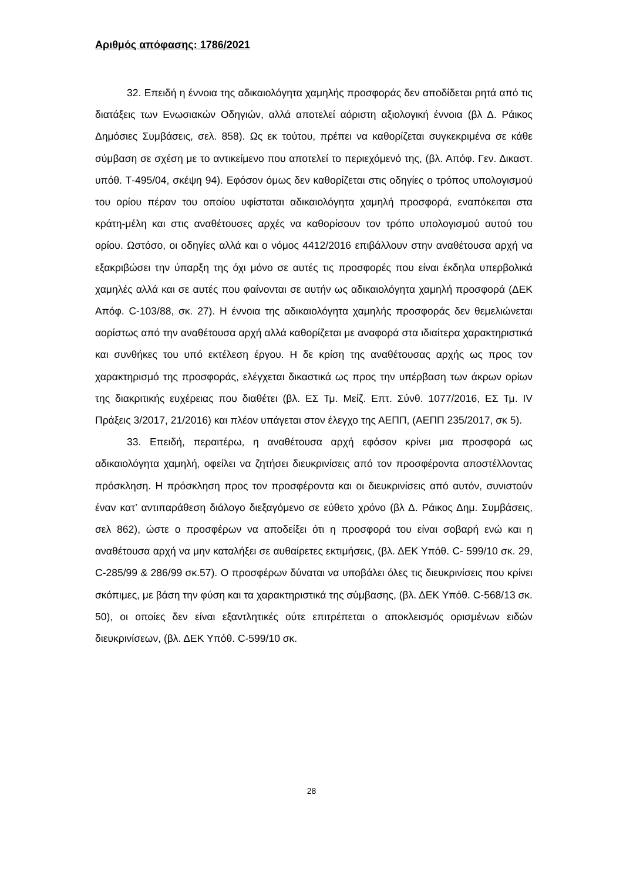Αριθμός απόφασης: 1786/2021
32. Επειδή η έννοια της αδικαιολόγητα χαμηλής προσφοράς δεν αποδίδεται ρητά από τις διατάξεις των Ενωσιακών Οδηγιών, αλλά αποτελεί αόριστη αξιολογική έννοια (βλ Δ. Ράικος Δημόσιες Συμβάσεις, σελ. 858). Ως εκ τούτου, πρέπει να καθορίζεται συγκεκριμένα σε κάθε σύμβαση σε σχέση με το αντικείμενο που αποτελεί το περιεχόμενό της, (βλ. Απόφ. Γεν. Δικαστ. υπόθ. Τ-495/04, σκέψη 94). Εφόσον όμως δεν καθορίζεται στις οδηγίες ο τρόπος υπολογισμού του ορίου πέραν του οποίου υφίσταται αδικαιολόγητα χαμηλή προσφορά, εναπόκειται στα κράτη-μέλη και στις αναθέτουσες αρχές να καθορίσουν τον τρόπο υπολογισμού αυτού του ορίου. Ωστόσο, οι οδηγίες αλλά και ο νόμος 4412/2016 επιβάλλουν στην αναθέτουσα αρχή να εξακριβώσει την ύπαρξη της όχι μόνο σε αυτές τις προσφορές που είναι έκδηλα υπερβολικά χαμηλές αλλά και σε αυτές που φαίνονται σε αυτήν ως αδικαιολόγητα χαμηλή προσφορά (ΔΕΚ Απόφ. C-103/88, σκ. 27). Η έννοια της αδικαιολόγητα χαμηλής προσφοράς δεν θεμελιώνεται αορίστως από την αναθέτουσα αρχή αλλά καθορίζεται με αναφορά στα ιδιαίτερα χαρακτηριστικά και συνθήκες του υπό εκτέλεση έργου. Η δε κρίση της αναθέτουσας αρχής ως προς τον χαρακτηρισμό της προσφοράς, ελέγχεται δικαστικά ως προς την υπέρβαση των άκρων ορίων της διακριτικής ευχέρειας που διαθέτει (βλ. ΕΣ Τμ. Μείζ. Επτ. Σύνθ. 1077/2016, ΕΣ Τμ. IV Πράξεις 3/2017, 21/2016) και πλέον υπάγεται στον έλεγχο της ΑΕΠΠ, (ΑΕΠΠ 235/2017, σκ 5).
33. Επειδή, περαιτέρω, η αναθέτουσα αρχή εφόσον κρίνει μια προσφορά ως αδικαιολόγητα χαμηλή, οφείλει να ζητήσει διευκρινίσεις από τον προσφέροντα αποστέλλοντας πρόσκληση. Η πρόσκληση προς τον προσφέροντα και οι διευκρινίσεις από αυτόν, συνιστούν έναν κατ’ αντιπαράθεση διάλογο διεξαγόμενο σε εύθετο χρόνο (βλ Δ. Ράικος Δημ. Συμβάσεις, σελ 862), ώστε ο προσφέρων να αποδείξει ότι η προσφορά του είναι σοβαρή ενώ και η αναθέτουσα αρχή να μην καταλήξει σε αυθαίρετες εκτιμήσεις, (βλ. ΔΕΚ Υπόθ. C- 599/10 σκ. 29, C-285/99 & 286/99 σκ.57). Ο προσφέρων δύναται να υποβάλει όλες τις διευκρινίσεις που κρίνει σκόπιμες, με βάση την φύση και τα χαρακτηριστικά της σύμβασης, (βλ. ΔΕΚ Υπόθ. C-568/13 σκ. 50), οι οποίες δεν είναι εξαντλητικές ούτε επιτρέπεται ο αποκλεισμός ορισμένων ειδών διευκρινίσεων, (βλ. ΔΕΚ Υπόθ. C-599/10 σκ.
28